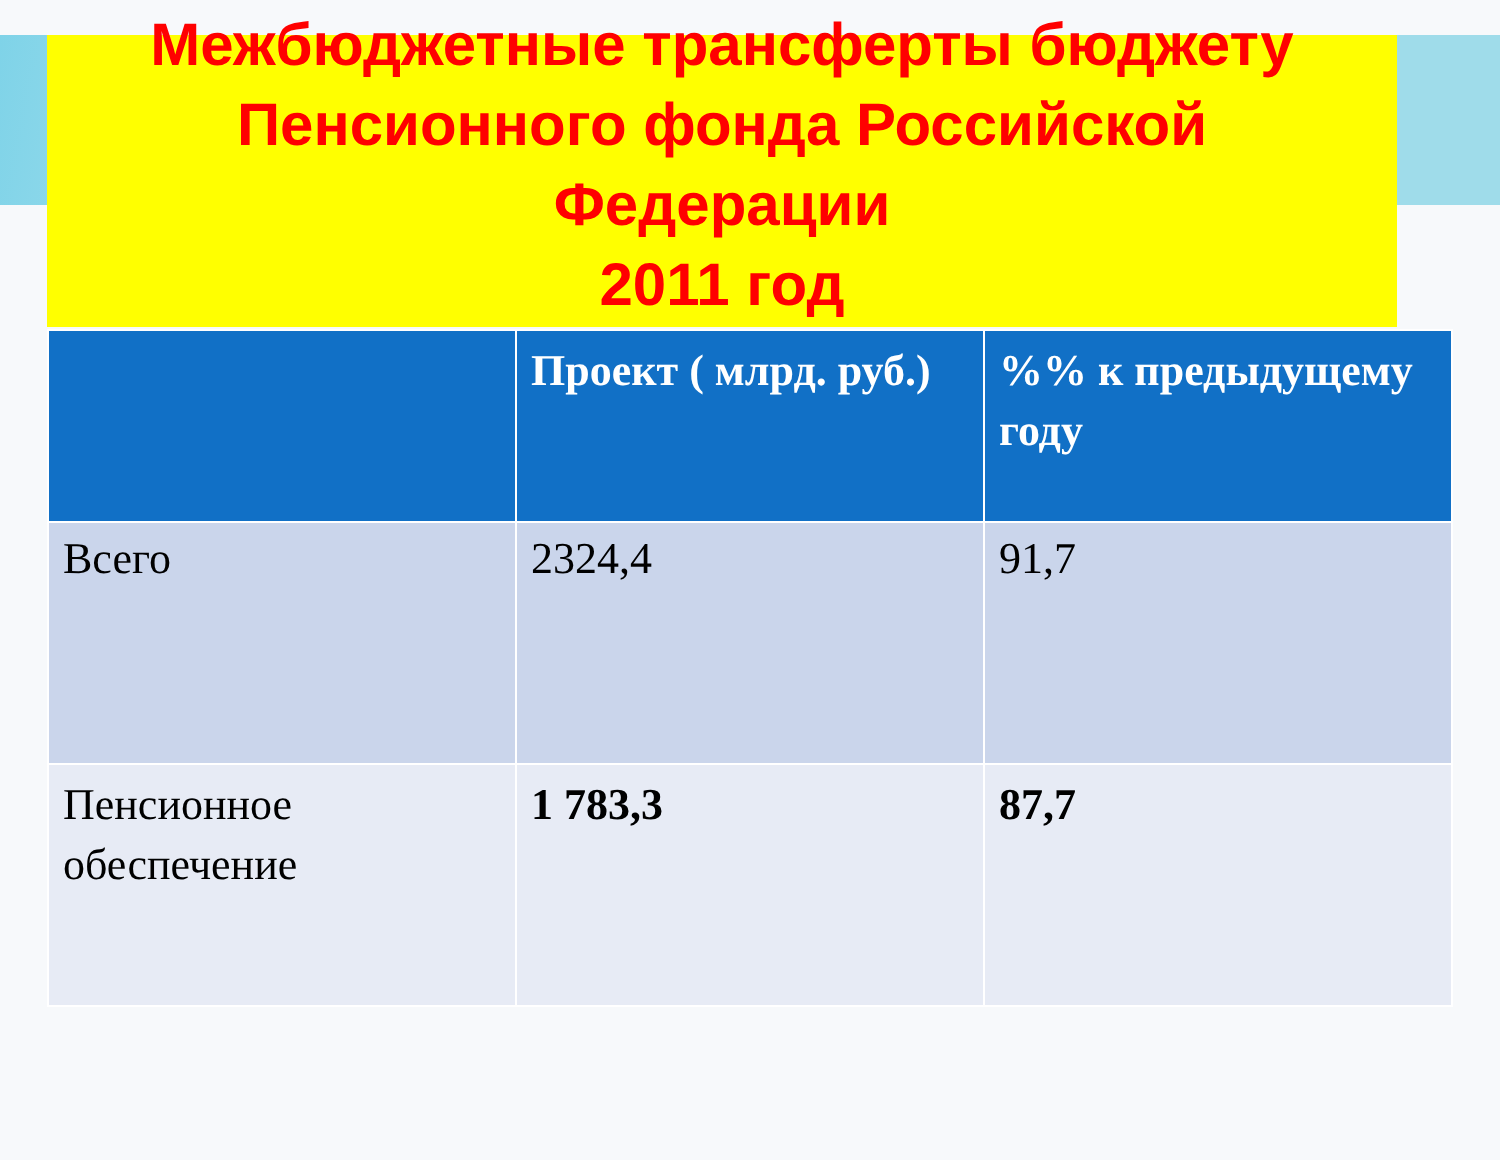Межбюджетные трансферты бюджету
Пенсионного фонда Российской
Федерации
2011 год
| | Проект ( млрд. руб.) | %% к предыдущему году |
| --- | --- | --- |
| Всего | 2324,4 | 91,7 |
| Пенсионное обеспечение | 1 783,3 | 87,7 |